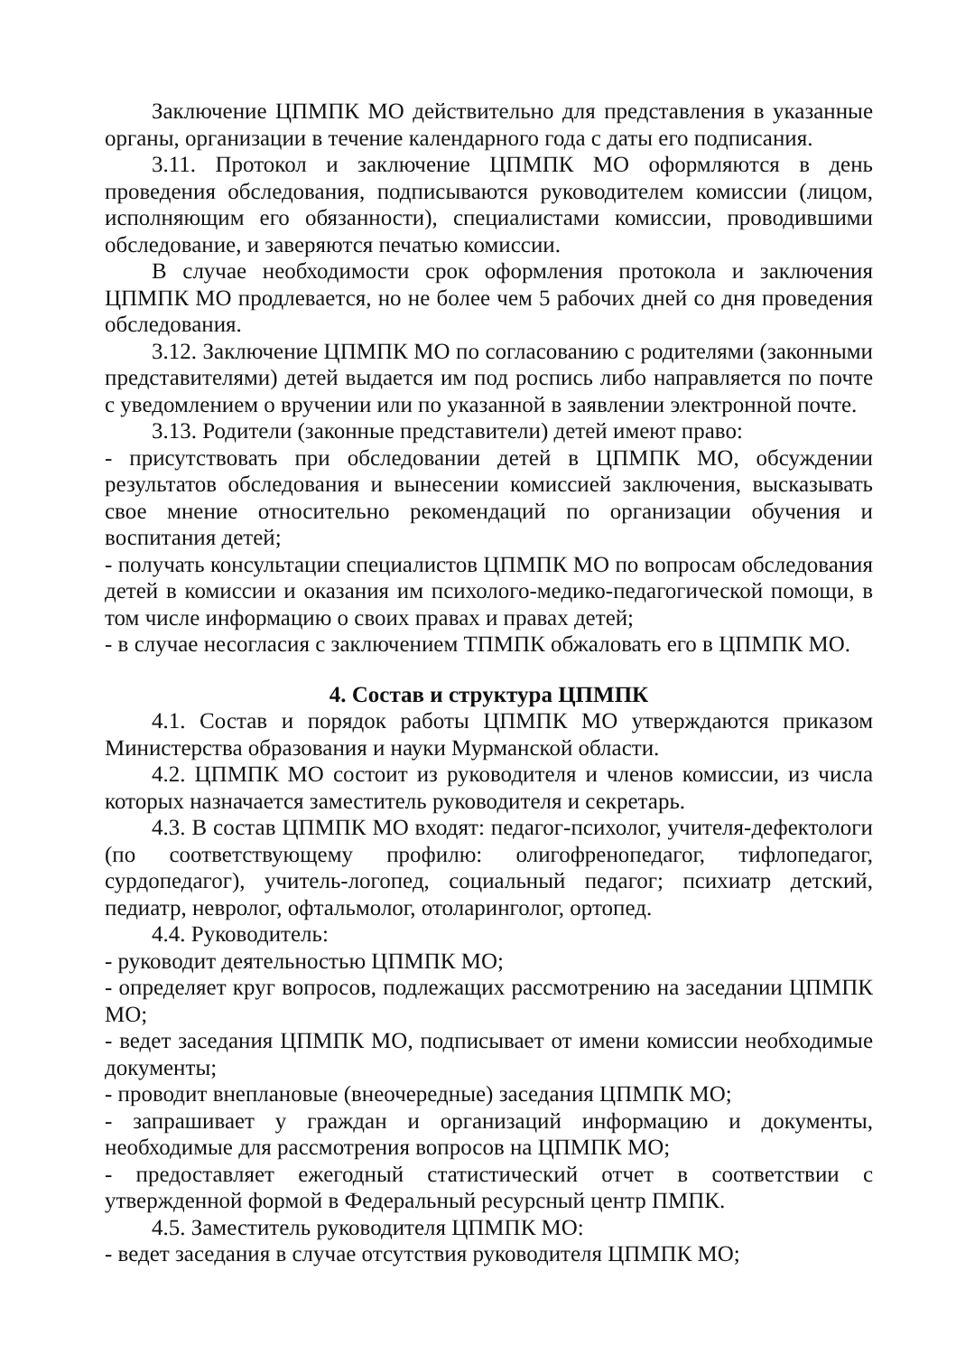Заключение ЦПМПК МО действительно для представления в указанные органы, организации в течение календарного года с даты его подписания.
3.11. Протокол и заключение ЦПМПК МО оформляются в день проведения обследования, подписываются руководителем комиссии (лицом, исполняющим его обязанности), специалистами комиссии, проводившими обследование, и заверяются печатью комиссии.
В случае необходимости срок оформления протокола и заключения ЦПМПК МО продлевается, но не более чем 5 рабочих дней со дня проведения обследования.
3.12. Заключение ЦПМПК МО по согласованию с родителями (законными представителями) детей выдается им под роспись либо направляется по почте с уведомлением о вручении или по указанной в заявлении электронной почте.
3.13. Родители (законные представители) детей имеют право:
- присутствовать при обследовании детей в ЦПМПК МО, обсуждении результатов обследования и вынесении комиссией заключения, высказывать свое мнение относительно рекомендаций по организации обучения и воспитания детей;
- получать консультации специалистов ЦПМПК МО по вопросам обследования детей в комиссии и оказания им психолого-медико-педагогической помощи, в том числе информацию о своих правах и правах детей;
- в случае несогласия с заключением ТПМПК обжаловать его в ЦПМПК МО.
4. Состав и структура ЦПМПК
4.1. Состав и порядок работы ЦПМПК МО утверждаются приказом Министерства образования и науки Мурманской области.
4.2. ЦПМПК МО состоит из руководителя и членов комиссии, из числа которых назначается заместитель руководителя и секретарь.
4.3. В состав ЦПМПК МО входят: педагог-психолог, учителя-дефектологи (по соответствующему профилю: олигофренопедагог, тифлопедагог, сурдопедагог), учитель-логопед, социальный педагог; психиатр детский, педиатр, невролог, офтальмолог, отоларинголог, ортопед.
4.4. Руководитель:
- руководит деятельностью ЦПМПК МО;
- определяет круг вопросов, подлежащих рассмотрению на заседании ЦПМПК МО;
- ведет заседания ЦПМПК МО, подписывает от имени комиссии необходимые документы;
- проводит внеплановые (внеочередные) заседания ЦПМПК МО;
- запрашивает у граждан и организаций информацию и документы, необходимые для рассмотрения вопросов на ЦПМПК МО;
- предоставляет ежегодный статистический отчет в соответствии с утвержденной формой в Федеральный ресурсный центр ПМПК.
4.5. Заместитель руководителя ЦПМПК МО:
- ведет заседания в случае отсутствия руководителя ЦПМПК МО;